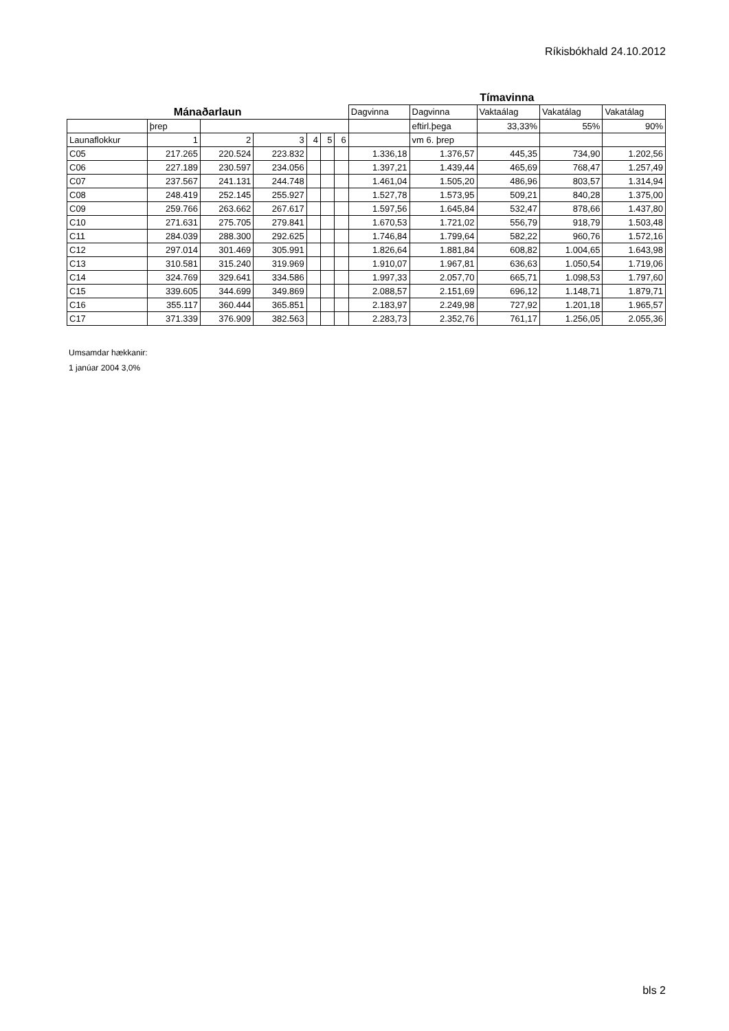Ríkisbókhald 24.10.2012
| | | | | | | | Tímavinna | | | | |
| Mánaðarlaun | | | | | | | Dagvinna | Dagvinna | Vaktaálag | Vakatálag | Vakatálag |
| | þrep | | | | | | | eftirl.þega | 33,33% | 55% | 90% |
| Launaflokkur | 1 | 2 | 3 | 4 | 5 | 6 | | vm 6. þrep | | | |
| C05 | 217.265 | 220.524 | 223.832 | | | | 1.336,18 | 1.376,57 | 445,35 | 734,90 | 1.202,56 |
| C06 | 227.189 | 230.597 | 234.056 | | | | 1.397,21 | 1.439,44 | 465,69 | 768,47 | 1.257,49 |
| C07 | 237.567 | 241.131 | 244.748 | | | | 1.461,04 | 1.505,20 | 486,96 | 803,57 | 1.314,94 |
| C08 | 248.419 | 252.145 | 255.927 | | | | 1.527,78 | 1.573,95 | 509,21 | 840,28 | 1.375,00 |
| C09 | 259.766 | 263.662 | 267.617 | | | | 1.597,56 | 1.645,84 | 532,47 | 878,66 | 1.437,80 |
| C10 | 271.631 | 275.705 | 279.841 | | | | 1.670,53 | 1.721,02 | 556,79 | 918,79 | 1.503,48 |
| C11 | 284.039 | 288.300 | 292.625 | | | | 1.746,84 | 1.799,64 | 582,22 | 960,76 | 1.572,16 |
| C12 | 297.014 | 301.469 | 305.991 | | | | 1.826,64 | 1.881,84 | 608,82 | 1.004,65 | 1.643,98 |
| C13 | 310.581 | 315.240 | 319.969 | | | | 1.910,07 | 1.967,81 | 636,63 | 1.050,54 | 1.719,06 |
| C14 | 324.769 | 329.641 | 334.586 | | | | 1.997,33 | 2.057,70 | 665,71 | 1.098,53 | 1.797,60 |
| C15 | 339.605 | 344.699 | 349.869 | | | | 2.088,57 | 2.151,69 | 696,12 | 1.148,71 | 1.879,71 |
| C16 | 355.117 | 360.444 | 365.851 | | | | 2.183,97 | 2.249,98 | 727,92 | 1.201,18 | 1.965,57 |
| C17 | 371.339 | 376.909 | 382.563 | | | | 2.283,73 | 2.352,76 | 761,17 | 1.256,05 | 2.055,36 |
Umsamdar hækkanir:
1 janúar 2004 3,0%
bls 2